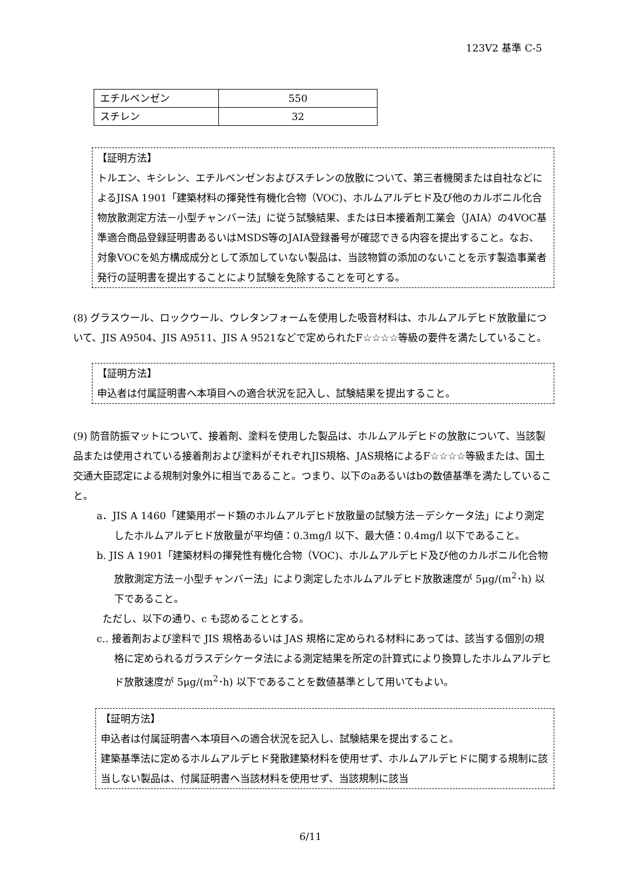123V2 基準 C-5
| エチルベンゼン | 550 |
| スチレン | 32 |
【証明方法】
トルエン、キシレン、エチルベンゼンおよびスチレンの放散について、第三者機関または自社などによるJISA 1901「建築材料の揮発性有機化合物（VOC)、ホルムアルデヒド及び他のカルボニル化合物放散測定方法－小型チャンバー法」に従う試験結果、または日本接着剤工業会（JAIA）の4VOC基準適合商品登録証明書あるいはMSDS等のJAIA登録番号が確認できる内容を提出すること。なお、対象VOCを処方構成成分として添加していない製品は、当該物質の添加のないことを示す製造事業者発行の証明書を提出することにより試験を免除することを可とする。
(8) グラスウール、ロックウール、ウレタンフォームを使用した吸音材料は、ホルムアルデヒド放散量について、JIS A9504、JIS A9511、JIS A 9521などで定められたF☆☆☆☆等級の要件を満たしていること。
【証明方法】
申込者は付属証明書へ本項目への適合状況を記入し、試験結果を提出すること。
(9) 防音防振マットについて、接着剤、塗料を使用した製品は、ホルムアルデヒドの放散について、当該製品または使用されている接着剤および塗料がそれぞれJIS規格、JAS規格によるF☆☆☆☆等級または、国土交通大臣認定による規制対象外に相当であること。つまり、以下のaあるいはbの数値基準を満たしていること。
a．JIS A 1460「建築用ボード類のホルムアルデヒド放散量の試験方法－デシケータ法」により測定したホルムアルデヒド放散量が平均値：0.3mg/l 以下、最大値：0.4mg/l 以下であること。
b. JIS A 1901「建築材料の揮発性有機化合物（VOC)、ホルムアルデヒド及び他のカルボニル化合物放散測定方法－小型チャンバー法」により測定したホルムアルデヒド放散速度が 5μg/(m<sup>2</sup>･h) 以下であること。
ただし、以下の通り、c も認めることとする。
c.. 接着剤および塗料で JIS 規格あるいは JAS 規格に定められる材料にあっては、該当する個別の規格に定められるガラスデシケータ法による測定結果を所定の計算式により換算したホルムアルデヒド放散速度が 5μg/(m<sup>2</sup>･h) 以下であることを数値基準として用いてもよい。
【証明方法】
申込者は付属証明書へ本項目への適合状況を記入し、試験結果を提出すること。
建築基準法に定めるホルムアルデヒド発散建築材料を使用せず、ホルムアルデヒドに関する規制に該当しない製品は、付属証明書へ当該材料を使用せず、当該規制に該当
6/11